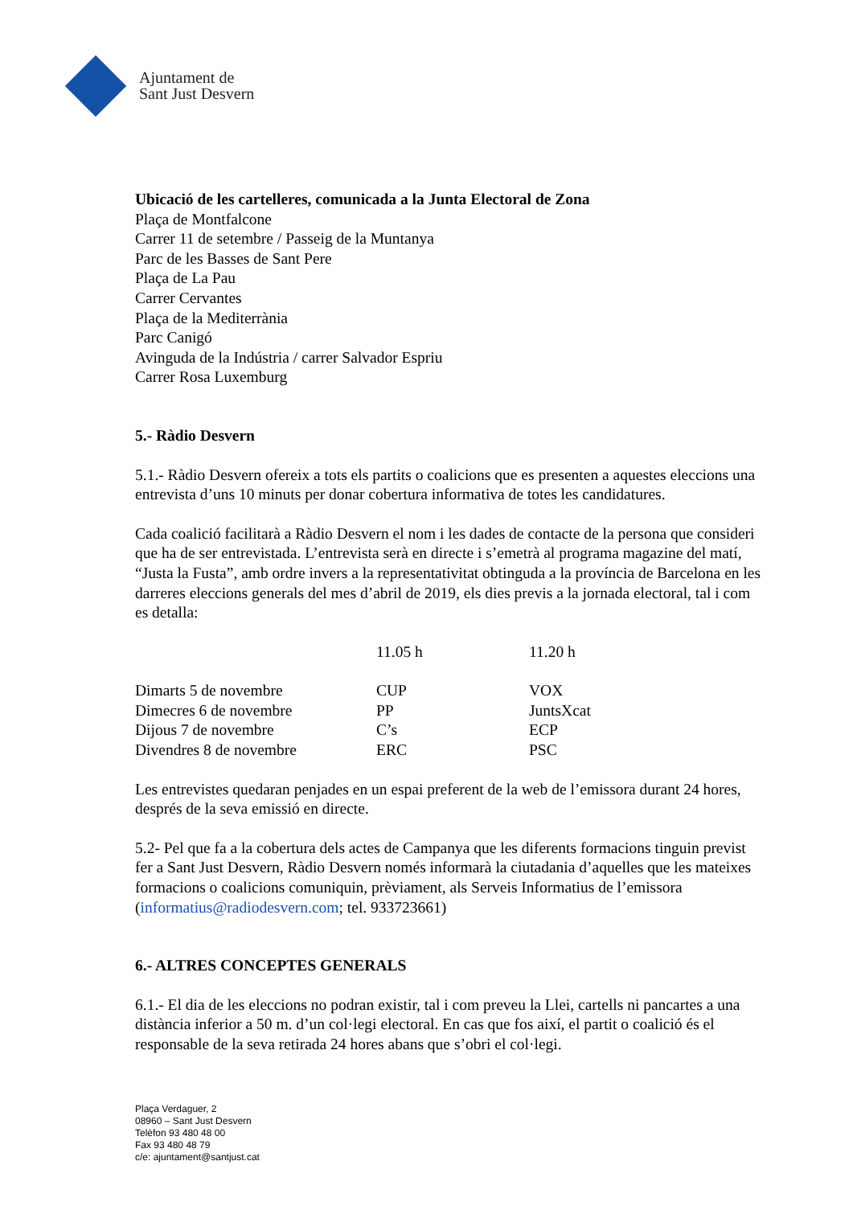Ajuntament de
Sant Just Desvern
Ubicació de les cartelleres, comunicada a la Junta Electoral de Zona
Plaça de Montfalcone
Carrer 11 de setembre / Passeig de la Muntanya
Parc de les Basses de Sant Pere
Plaça de La Pau
Carrer Cervantes
Plaça de la Mediterrània
Parc Canigó
Avinguda de la Indústria / carrer Salvador Espriu
Carrer Rosa Luxemburg
5.- Ràdio Desvern
5.1.- Ràdio Desvern ofereix a tots els partits o coalicions que es presenten a aquestes eleccions una entrevista d’uns 10 minuts per donar cobertura informativa de totes les candidatures.
Cada coalició facilitarà a Ràdio Desvern el nom i les dades de contacte de la persona que consideri que ha de ser entrevistada. L’entrevista serà en directe i s’emetrà al programa magazine del matí, “Justa la Fusta”, amb ordre invers a la representativitat obtinguda a la província de Barcelona en les darreres eleccions generals del mes d’abril de 2019, els dies previs a la jornada electoral, tal i com es detalla:
| | 11.05 h | 11.20 h |
| --- | --- | --- |
| Dimarts 5 de novembre | CUP | VOX |
| Dimecres 6 de novembre | PP | JuntsXcat |
| Dijous 7 de novembre | C’s | ECP |
| Divendres 8 de novembre | ERC | PSC |
Les entrevistes quedaran penjades en un espai preferent de la web de l’emissora durant 24 hores, després de la seva emissió en directe.
5.2- Pel que fa a la cobertura dels actes de Campanya que les diferents formacions tinguin previst fer a Sant Just Desvern, Ràdio Desvern només informarà la ciutadania d’aquelles que les mateixes formacions o coalicions comuniquin, prèviament, als Serveis Informatius de l’emissora (informatius@radiodesvern.com; tel. 933723661)
6.- ALTRES CONCEPTES GENERALS
6.1.- El dia de les eleccions no podran existir, tal i com preveu la Llei, cartells ni pancartes a una distància inferior a 50 m. d’un col·legi electoral. En cas que fos així, el partit o coalició és el responsable de la seva retirada 24 hores abans que s’obri el col·legi.
Plaça Verdaguer, 2
08960 – Sant Just Desvern
Telèfon 93 480 48 00
Fax 93 480 48 79
c/e: ajuntament@santjust.cat